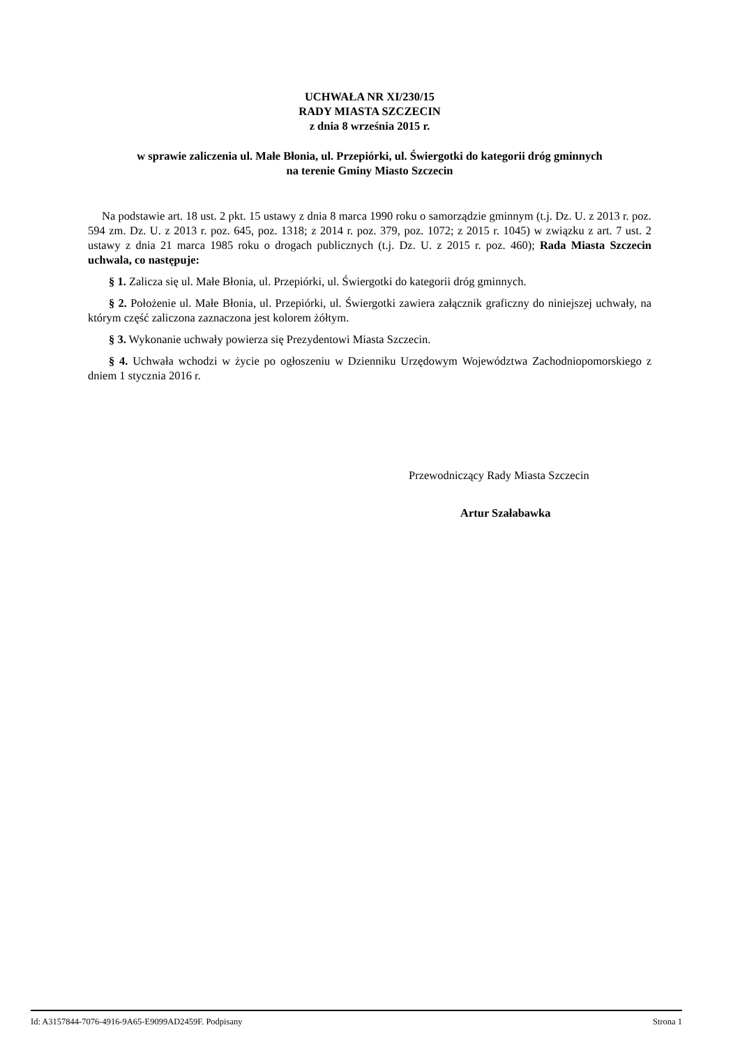UCHWAŁA NR XI/230/15
RADY MIASTA SZCZECIN
z dnia 8 września 2015 r.
w sprawie zaliczenia ul. Małe Błonia, ul. Przepiórki, ul. Świergotki do kategorii dróg gminnych
na terenie Gminy Miasto Szczecin
Na podstawie art. 18 ust. 2 pkt. 15 ustawy z dnia 8 marca 1990 roku o samorządzie gminnym (t.j. Dz. U. z 2013 r. poz. 594 zm. Dz. U. z 2013 r. poz. 645, poz. 1318; z 2014 r. poz. 379, poz. 1072; z 2015 r. 1045) w związku z art. 7 ust. 2 ustawy z dnia 21 marca 1985 roku o drogach publicznych (t.j. Dz. U. z 2015 r. poz. 460); Rada Miasta Szczecin uchwala, co następuje:
§ 1. Zalicza się ul. Małe Błonia, ul. Przepiórki, ul. Świergotki do kategorii dróg gminnych.
§ 2. Położenie ul. Małe Błonia, ul. Przepiórki, ul. Świergotki zawiera załącznik graficzny do niniejszej uchwały, na którym część zaliczona zaznaczona jest kolorem żółtym.
§ 3. Wykonanie uchwały powierza się Prezydentowi Miasta Szczecin.
§ 4. Uchwała wchodzi w życie po ogłoszeniu w Dzienniku Urzędowym Województwa Zachodniopomorskiego z dniem 1 stycznia 2016 r.
Przewodniczący Rady Miasta Szczecin
Artur Szałabawka
Id: A3157844-7076-4916-9A65-E9099AD2459F. Podpisany Strona 1